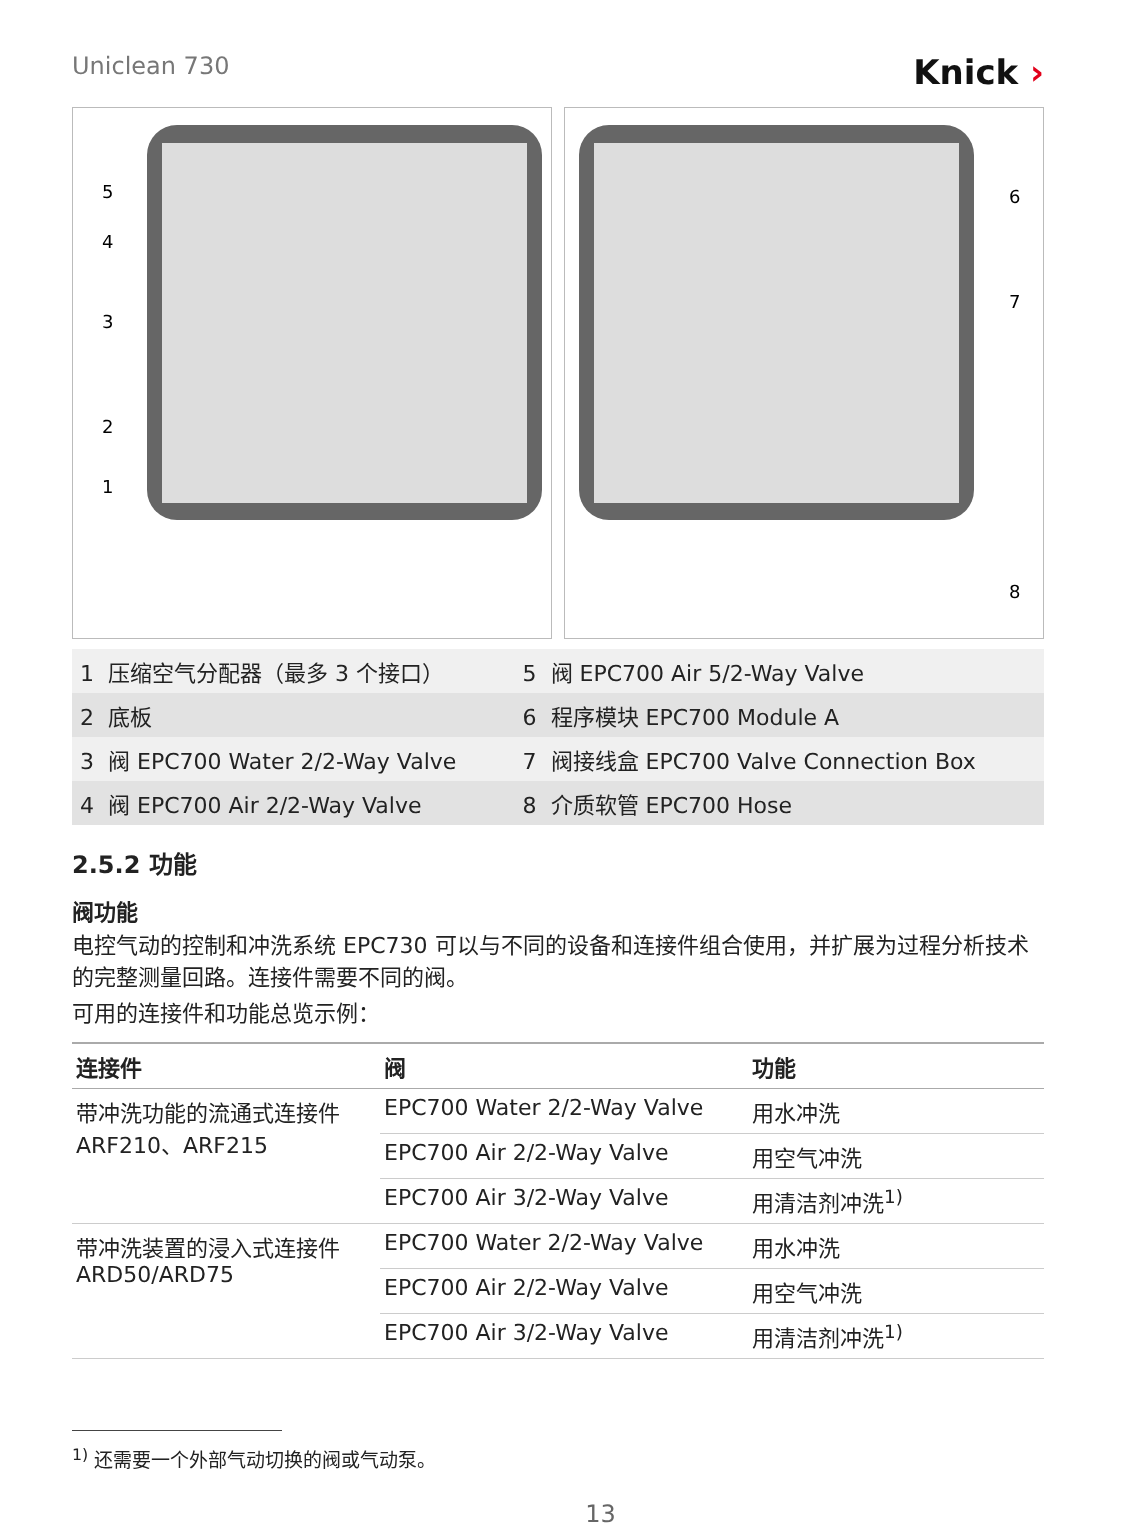Uniclean 730
Knick ›
5
4
3
2
1
6
7
8
| 1 压缩空气分配器（最多 3 个接口） | 5 阀 EPC700 Air 5/2-Way Valve |
| 2 底板 | 6 程序模块 EPC700 Module A |
| 3 阀 EPC700 Water 2/2-Way Valve | 7 阀接线盒 EPC700 Valve Connection Box |
| 4 阀 EPC700 Air 2/2-Way Valve | 8 介质软管 EPC700 Hose |
2.5.2 功能
阀功能
电控气动的控制和冲洗系统 EPC730 可以与不同的设备和连接件组合使用，并扩展为过程分析技术的完整测量回路。连接件需要不同的阀。
可用的连接件和功能总览示例：
| 连接件 | 阀 | 功能 |
| --- | --- | --- |
| 带冲洗功能的流通式连接件 ARF210、ARF215 | EPC700 Water 2/2-Way Valve | 用水冲洗 |
| | EPC700 Air 2/2-Way Valve | 用空气冲洗 |
| | EPC700 Air 3/2-Way Valve | 用清洁剂冲洗<sup>1)</sup> |
| 带冲洗装置的浸入式连接件 ARD50/ARD75 | EPC700 Water 2/2-Way Valve | 用水冲洗 |
| | EPC700 Air 2/2-Way Valve | 用空气冲洗 |
| | EPC700 Air 3/2-Way Valve | 用清洁剂冲洗<sup>1)</sup> |
<sup>1)</sup> 还需要一个外部气动切换的阀或气动泵。
13